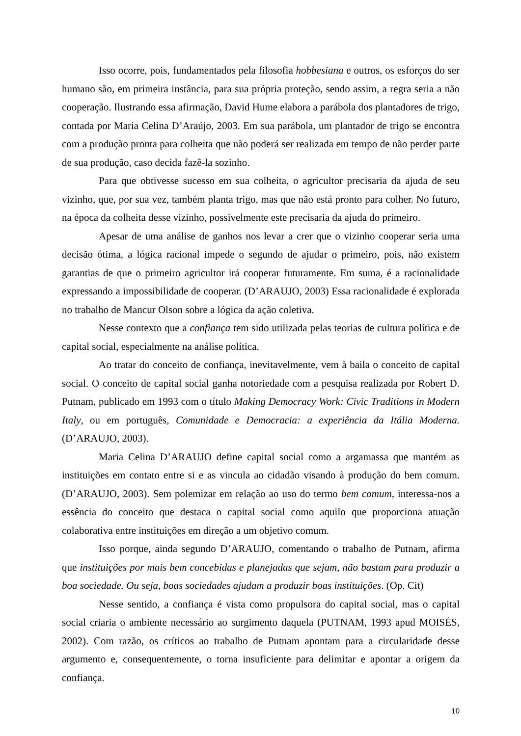Isso ocorre, pois, fundamentados pela filosofia hobbesiana e outros, os esforços do ser humano são, em primeira instância, para sua própria proteção, sendo assim, a regra seria a não cooperação. Ilustrando essa afirmação, David Hume elabora a parábola dos plantadores de trigo, contada por Maria Celina D’Araújo, 2003. Em sua parábola, um plantador de trigo se encontra com a produção pronta para colheita que não poderá ser realizada em tempo de não perder parte de sua produção, caso decida fazê-la sozinho.
Para que obtivesse sucesso em sua colheita, o agricultor precisaria da ajuda de seu vizinho, que, por sua vez, também planta trigo, mas que não está pronto para colher. No futuro, na época da colheita desse vizinho, possivelmente este precisaria da ajuda do primeiro.
Apesar de uma análise de ganhos nos levar a crer que o vizinho cooperar seria uma decisão ótima, a lógica racional impede o segundo de ajudar o primeiro, pois, não existem garantias de que o primeiro agricultor irá cooperar futuramente. Em suma, é a racionalidade expressando a impossibilidade de cooperar. (D’ARAUJO, 2003) Essa racionalidade é explorada no trabalho de Mancur Olson sobre a lógica da ação coletiva.
Nesse contexto que a confiança tem sido utilizada pelas teorias de cultura política e de capital social, especialmente na análise política.
Ao tratar do conceito de confiança, inevitavelmente, vem à baila o conceito de capital social. O conceito de capital social ganha notoriedade com a pesquisa realizada por Robert D. Putnam, publicado em 1993 com o título Making Democracy Work: Civic Traditions in Modern Italy, ou em português, Comunidade e Democracia: a experiência da Itália Moderna. (D’ARAUJO, 2003).
Maria Celina D’ARAUJO define capital social como a argamassa que mantém as instituições em contato entre si e as vincula ao cidadão visando à produção do bem comum. (D’ARAUJO, 2003). Sem polemizar em relação ao uso do termo bem comum, interessa-nos a essência do conceito que destaca o capital social como aquilo que proporciona atuação colaborativa entre instituições em direção a um objetivo comum.
Isso porque, ainda segundo D’ARAUJO, comentando o trabalho de Putnam, afirma que instituições por mais bem concebidas e planejadas que sejam, não bastam para produzir a boa sociedade. Ou seja, boas sociedades ajudam a produzir boas instituições. (Op. Cit)
Nesse sentido, a confiança é vista como propulsora do capital social, mas o capital social criaria o ambiente necessário ao surgimento daquela (PUTNAM, 1993 apud MOISÉS, 2002). Com razão, os críticos ao trabalho de Putnam apontam para a circularidade desse argumento e, consequentemente, o torna insuficiente para delimitar e apontar a origem da confiança.
10